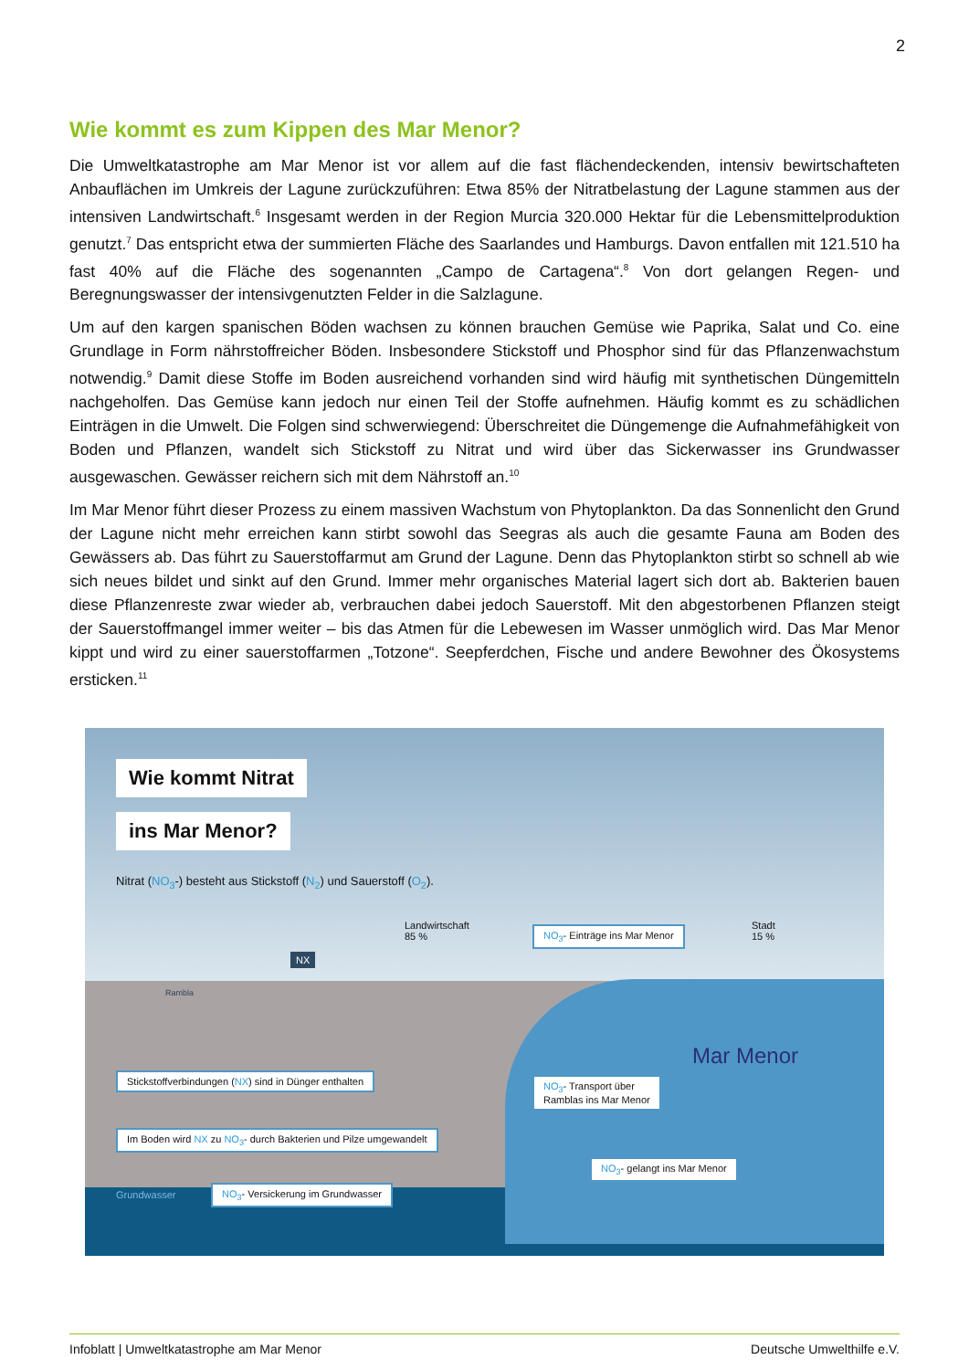2
Wie kommt es zum Kippen des Mar Menor?
Die Umweltkatastrophe am Mar Menor ist vor allem auf die fast flächendeckenden, intensiv bewirtschafteten Anbauflächen im Umkreis der Lagune zurückzuführen: Etwa 85% der Nitratbelastung der Lagune stammen aus der intensiven Landwirtschaft.<sup>6</sup> Insgesamt werden in der Region Murcia 320.000 Hektar für die Lebensmittelproduktion genutzt.<sup>7</sup> Das entspricht etwa der summierten Fläche des Saarlandes und Hamburgs. Davon entfallen mit 121.510 ha fast 40% auf die Fläche des sogenannten „Campo de Cartagena“.<sup>8</sup> Von dort gelangen Regen- und Beregnungswasser der intensivgenutzten Felder in die Salzlagune.
Um auf den kargen spanischen Böden wachsen zu können brauchen Gemüse wie Paprika, Salat und Co. eine Grundlage in Form nährstoffreicher Böden. Insbesondere Stickstoff und Phosphor sind für das Pflanzenwachstum notwendig.<sup>9</sup> Damit diese Stoffe im Boden ausreichend vorhanden sind wird häufig mit synthetischen Düngemitteln nachgeholfen. Das Gemüse kann jedoch nur einen Teil der Stoffe aufnehmen. Häufig kommt es zu schädlichen Einträgen in die Umwelt. Die Folgen sind schwerwiegend: Überschreitet die Düngemenge die Aufnahmefähigkeit von Boden und Pflanzen, wandelt sich Stickstoff zu Nitrat und wird über das Sickerwasser ins Grundwasser ausgewaschen. Gewässer reichern sich mit dem Nährstoff an.<sup>10</sup>
Im Mar Menor führt dieser Prozess zu einem massiven Wachstum von Phytoplankton. Da das Sonnenlicht den Grund der Lagune nicht mehr erreichen kann stirbt sowohl das Seegras als auch die gesamte Fauna am Boden des Gewässers ab. Das führt zu Sauerstoffarmut am Grund der Lagune. Denn das Phytoplankton stirbt so schnell ab wie sich neues bildet und sinkt auf den Grund. Immer mehr organisches Material lagert sich dort ab. Bakterien bauen diese Pflanzenreste zwar wieder ab, verbrauchen dabei jedoch Sauerstoff. Mit den abgestorbenen Pflanzen steigt der Sauerstoffmangel immer weiter – bis das Atmen für die Lebewesen im Wasser unmöglich wird. Das Mar Menor kippt und wird zu einer sauerstoffarmen „Totzone“. Seepferdchen, Fische und andere Bewohner des Ökosystems ersticken.<sup>11</sup>
Wie kommt Nitrat
ins Mar Menor?
Nitrat (NO<sub>3</sub>-) besteht aus Stickstoff (N<sub>2</sub>) und Sauerstoff (O<sub>2</sub>).
Landwirtschaft
85 %
Stadt
15 %
NX
NO<sub>3</sub>- Einträge ins Mar Menor
Rambla
Mar Menor
Stickstoffverbindungen (NX) sind in Dünger enthalten
NO<sub>3</sub>- Transport über
Ramblas ins Mar Menor
Im Boden wird NX zu NO<sub>3</sub>- durch Bakterien und Pilze umgewandelt
NO<sub>3</sub>- gelangt ins Mar Menor
Grundwasser
NO<sub>3</sub>- Versickerung im Grundwasser
Infoblatt | Umweltkatastrophe am Mar Menor Deutsche Umwelthilfe e.V.